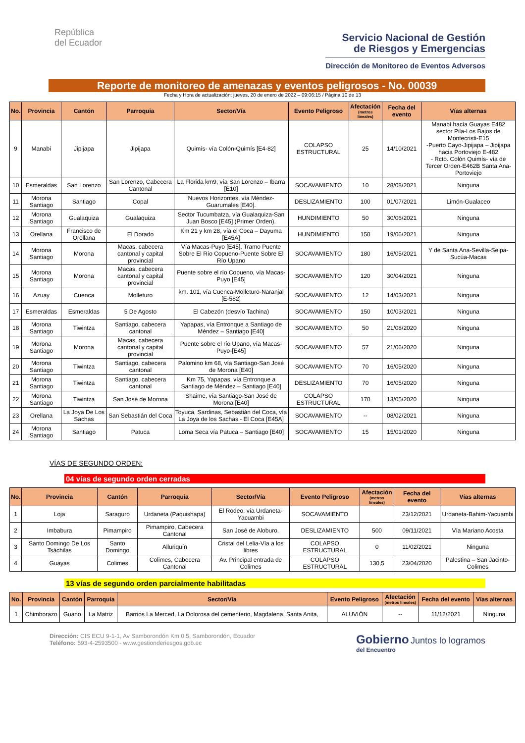República
del Ecuador
Servicio Nacional de Gestión
de Riesgos y Emergencias
Dirección de Monitoreo de Eventos Adversos
Reporte de monitoreo de amenazas y eventos peligrosos - No. 00039
Fecha y Hora de actualización: jueves, 20 de enero de 2022 – 09:06:15 / Página 10 de 13
| No. | Provincia | Cantón | Parroquia | Sector/Vía | Evento Peligroso | Afectación (metros lineales) | Fecha del evento | Vías alternas |
| --- | --- | --- | --- | --- | --- | --- | --- | --- |
| 9 | Manabí | Jipijapa | Jipijapa | Quimís- vía Colón-Quimís [E4-82] | COLAPSO ESTRUCTURAL | 25 | 14/10/2021 | Manabí hacía Guayas E482 sector Pila-Los Bajos de Montecristi-E15 -Puerto Cayo-Jipijapa – Jipijapa hacia Portoviejo E-482 - Rcto. Colón Quimís- vía de Tercer Orden-E462B Santa Ana-Portoviejo |
| 10 | Esmeraldas | San Lorenzo | San Lorenzo, Cabecera Cantonal | La Florida km9, vía San Lorenzo – Ibarra [E10] | SOCAVAMIENTO | 10 | 28/08/2021 | Ninguna |
| 11 | Morona Santiago | Santiago | Copal | Nuevos Horizontes, vía Méndez-Guarumales [E40]. | DESLIZAMIENTO | 100 | 01/07/2021 | Limón-Gualaceo |
| 12 | Morona Santiago | Gualaquiza | Gualaquiza | Sector Tucumbatza, vía Gualaquiza-San Juan Bosco [E45] (Primer Orden). | HUNDIMIENTO | 50 | 30/06/2021 | Ninguna |
| 13 | Orellana | Francisco de Orellana | El Dorado | Km 21 y km 28, vía el Coca – Dayuma [E45A] | HUNDIMIENTO | 150 | 19/06/2021 | Ninguna |
| 14 | Morona Santiago | Morona | Macas, cabecera cantonal y capital provincial | Vía Macas-Puyo [E45], Tramo Puente Sobre El Río Copueno-Puente Sobre El Río Upano | SOCAVAMIENTO | 180 | 16/05/2021 | Y de Santa Ana-Sevilla-Seipa-Sucúa-Macas |
| 15 | Morona Santiago | Morona | Macas, cabecera cantonal y capital provincial | Puente sobre el río Copueno, vía Macas-Puyo [E45] | SOCAVAMIENTO | 120 | 30/04/2021 | Ninguna |
| 16 | Azuay | Cuenca | Molleturo | km. 101, vía Cuenca-Molleturo-Naranjal [E-582] | SOCAVAMIENTO | 12 | 14/03/2021 | Ninguna |
| 17 | Esmeraldas | Esmeraldas | 5 De Agosto | El Cabezón (desvío Tachina) | SOCAVAMIENTO | 150 | 10/03/2021 | Ninguna |
| 18 | Morona Santiago | Tiwintza | Santiago, cabecera cantonal | Yapapas, vía Entronque a Santiago de Méndez – Santiago [E40] | SOCAVAMIENTO | 50 | 21/08/2020 | Ninguna |
| 19 | Morona Santiago | Morona | Macas, cabecera cantonal y capital provincial | Puente sobre el río Upano, vía Macas-Puyo-[E45] | SOCAVAMIENTO | 57 | 21/06/2020 | Ninguna |
| 20 | Morona Santiago | Tiwintza | Santiago, cabecera cantonal | Palomino km 68, vía Santiago-San José de Morona [E40] | SOCAVAMIENTO | 70 | 16/05/2020 | Ninguna |
| 21 | Morona Santiago | Tiwintza | Santiago, cabecera cantonal | Km 75, Yapapas, vía Entronque a Santiago de Méndez – Santiago [E40] | DESLIZAMIENTO | 70 | 16/05/2020 | Ninguna |
| 22 | Morona Santiago | Tiwintza | San José de Morona | Shaime, vía Santiago-San José de Morona [E40] | COLAPSO ESTRUCTURAL | 170 | 13/05/2020 | Ninguna |
| 23 | Orellana | La Joya De Los Sachas | San Sebastián del Coca | Toyuca, Sardinas, Sebastián del Coca, vía La Joya de los Sachas - El Coca [E45A] | SOCAVAMIENTO | -- | 08/02/2021 | Ninguna |
| 24 | Morona Santiago | Santiago | Patuca | Loma Seca vía Patuca – Santiago [E40] | SOCAVAMIENTO | 15 | 15/01/2020 | Ninguna |
VÍAS DE SEGUNDO ORDEN:
04 vías de segundo orden cerradas
| No. | Provincia | Cantón | Parroquia | Sector/Vía | Evento Peligroso | Afectación (metros lineales) | Fecha del evento | Vías alternas |
| --- | --- | --- | --- | --- | --- | --- | --- | --- |
| 1 | Loja | Saraguro | Urdaneta (Paquishapa) | El Rodeo, vía Urdaneta-Yacuambi | SOCAVAMIENTO | | 23/12/2021 | Urdaneta-Bahim-Yacuambi |
| 2 | Imbabura | Pimampiro | Pimampiro, Cabecera Cantonal | San José de Aloburo. | DESLIZAMIENTO | 500 | 09/11/2021 | Vía Mariano Acosta |
| 3 | Santo Domingo De Los Tsáchilas | Santo Domingo | Alluriquín | Cristal del Lelia-Vía a los libres | COLAPSO ESTRUCTURAL | 0 | 11/02/2021 | Ninguna |
| 4 | Guayas | Colimes | Colimes, Cabecera Cantonal | Av. Principal entrada de Colimes | COLAPSO ESTRUCTURAL | 130,5 | 23/04/2020 | Palestina – San Jacinto- Colimes |
13 vías de segundo orden parcialmente habilitadas
| No. | Provincia | Cantón | Parroquia | Sector/Vía | Evento Peligroso | Afectación (metros lineales) | Fecha del evento | Vías alternas |
| --- | --- | --- | --- | --- | --- | --- | --- | --- |
| 1 | Chimborazo | Guano | La Matriz | Barrios La Merced, La Dolorosa del cementerio, Magdalena, Santa Anita, | ALUVIÓN | -- | 11/12/2021 | Ninguna |
Dirección: CIS ECU 9-1-1, Av Samborondón Km 0.5, Samborondón, Ecuador
Teléfono: 593-4-2593500 - www.gestionderiesgos.gob.ec
Gobierno Juntos lo logramos
del Encuentro